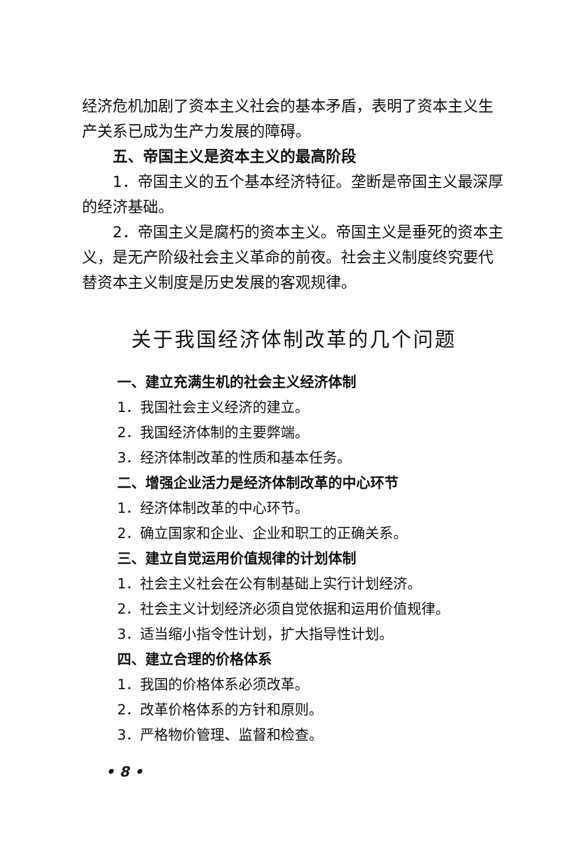经济危机加剧了资本主义社会的基本矛盾，表明了资本主义生产关系已成为生产力发展的障碍。
五、帝国主义是资本主义的最高阶段
1．帝国主义的五个基本经济特征。垄断是帝国主义最深厚的经济基础。
2．帝国主义是腐朽的资本主义。帝国主义是垂死的资本主义，是无产阶级社会主义革命的前夜。社会主义制度终究要代替资本主义制度是历史发展的客观规律。
关于我国经济体制改革的几个问题
一、建立充满生机的社会主义经济体制
1．我国社会主义经济的建立。
2．我国经济体制的主要弊端。
3．经济体制改革的性质和基本任务。
二、增强企业活力是经济体制改革的中心环节
1．经济体制改革的中心环节。
2．确立国家和企业、企业和职工的正确关系。
三、建立自觉运用价值规律的计划体制
1．社会主义社会在公有制基础上实行计划经济。
2．社会主义计划经济必须自觉依据和运用价值规律。
3．适当缩小指令性计划，扩大指导性计划。
四、建立合理的价格体系
1．我国的价格体系必须改革。
2．改革价格体系的方针和原则。
3．严格物价管理、监督和检查。
• 8 •